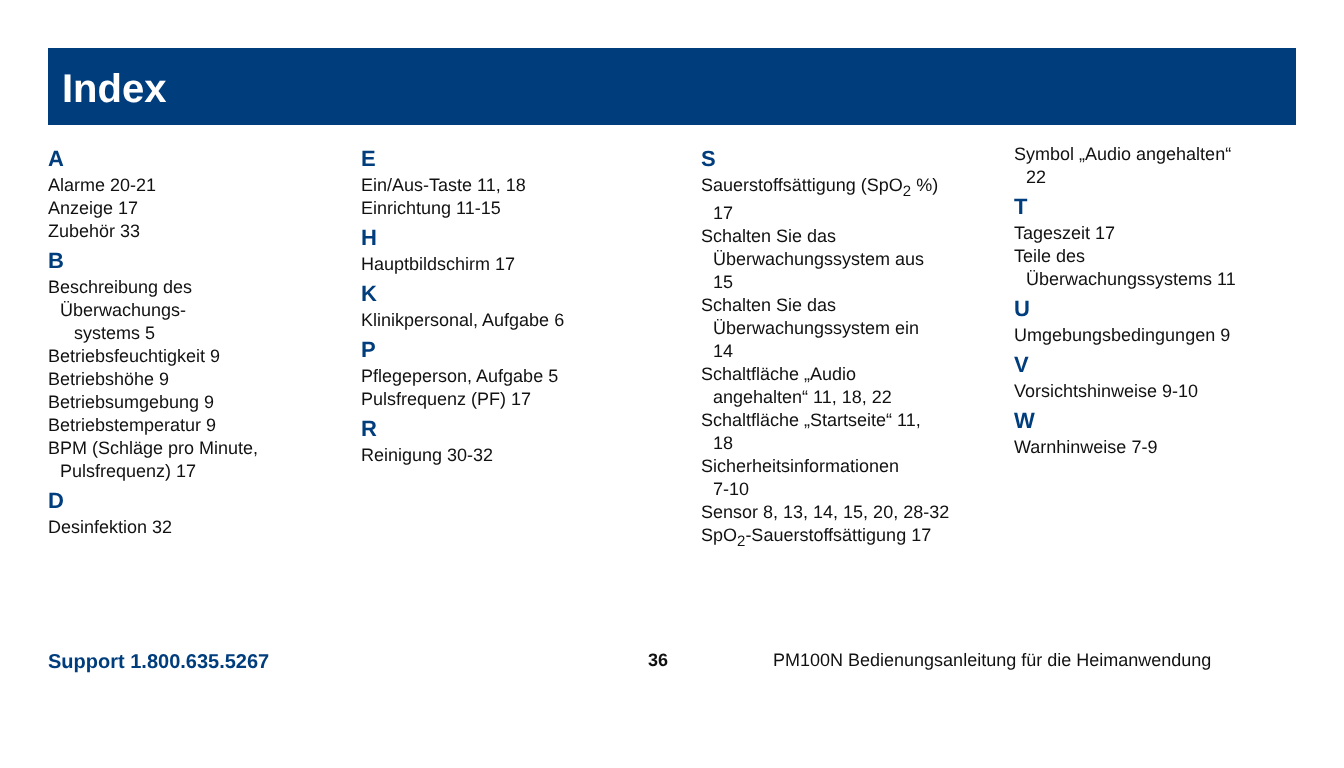Index
A
Alarme 20-21
Anzeige 17
Zubehör 33
B
Beschreibung des
Überwachungs-
systems 5
Betriebsfeuchtigkeit 9
Betriebshöhe 9
Betriebsumgebung 9
Betriebstemperatur 9
BPM (Schläge pro Minute,
Pulsfrequenz) 17
D
Desinfektion 32
E
Ein/Aus-Taste 11, 18
Einrichtung 11-15
H
Hauptbildschirm 17
K
Klinikpersonal, Aufgabe 6
P
Pflegeperson, Aufgabe 5
Pulsfrequenz (PF) 17
R
Reinigung 30-32
S
Sauerstoffsättigung (SpO<sub>2</sub> %)
17
Schalten Sie das
Überwachungssystem aus
15
Schalten Sie das
Überwachungssystem ein
14
Schaltfläche „Audio
angehalten“ 11, 18, 22
Schaltfläche „Startseite“ 11,
18
Sicherheitsinformationen
7-10
Sensor 8, 13, 14, 15, 20, 28-32
SpO<sub>2</sub>-Sauerstoffsättigung 17
Symbol „Audio angehalten“
22
T
Tageszeit 17
Teile des
Überwachungssystems 11
U
Umgebungsbedingungen 9
V
Vorsichtshinweise 9-10
W
Warnhinweise 7-9
Support 1.800.635.5267 36 PM100N Bedienungsanleitung für die Heimanwendung